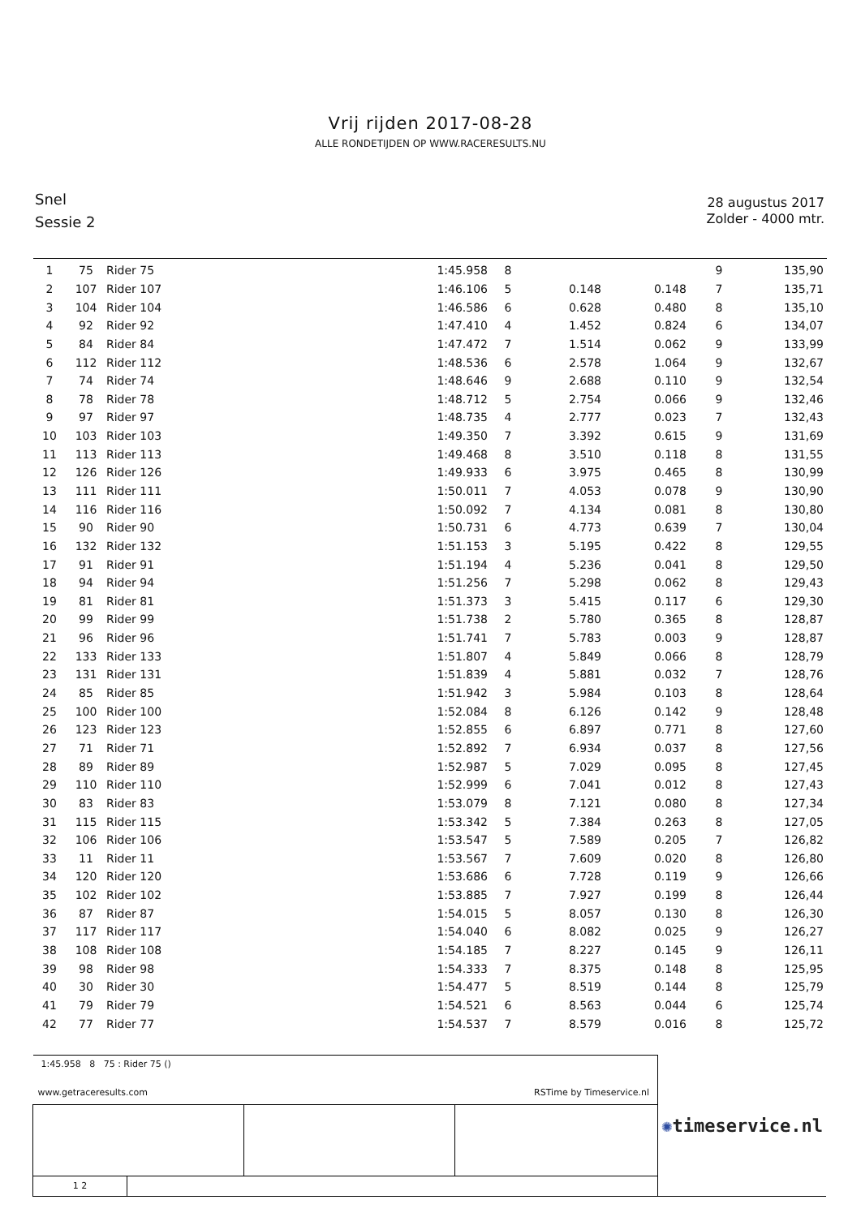Vrij rijden 2017-08-28
ALLE RONDETIJDEN OP WWW.RACERESULTS.NU
Snel
Sessie 2
28 augustus 2017
Zolder - 4000 mtr.
| 1 | 75 | Rider 75 | 1:45.958 | 8 | | | 9 | 135,90 |
| 2 | 107 | Rider 107 | 1:46.106 | 5 | 0.148 | 0.148 | 7 | 135,71 |
| 3 | 104 | Rider 104 | 1:46.586 | 6 | 0.628 | 0.480 | 8 | 135,10 |
| 4 | 92 | Rider 92 | 1:47.410 | 4 | 1.452 | 0.824 | 6 | 134,07 |
| 5 | 84 | Rider 84 | 1:47.472 | 7 | 1.514 | 0.062 | 9 | 133,99 |
| 6 | 112 | Rider 112 | 1:48.536 | 6 | 2.578 | 1.064 | 9 | 132,67 |
| 7 | 74 | Rider 74 | 1:48.646 | 9 | 2.688 | 0.110 | 9 | 132,54 |
| 8 | 78 | Rider 78 | 1:48.712 | 5 | 2.754 | 0.066 | 9 | 132,46 |
| 9 | 97 | Rider 97 | 1:48.735 | 4 | 2.777 | 0.023 | 7 | 132,43 |
| 10 | 103 | Rider 103 | 1:49.350 | 7 | 3.392 | 0.615 | 9 | 131,69 |
| 11 | 113 | Rider 113 | 1:49.468 | 8 | 3.510 | 0.118 | 8 | 131,55 |
| 12 | 126 | Rider 126 | 1:49.933 | 6 | 3.975 | 0.465 | 8 | 130,99 |
| 13 | 111 | Rider 111 | 1:50.011 | 7 | 4.053 | 0.078 | 9 | 130,90 |
| 14 | 116 | Rider 116 | 1:50.092 | 7 | 4.134 | 0.081 | 8 | 130,80 |
| 15 | 90 | Rider 90 | 1:50.731 | 6 | 4.773 | 0.639 | 7 | 130,04 |
| 16 | 132 | Rider 132 | 1:51.153 | 3 | 5.195 | 0.422 | 8 | 129,55 |
| 17 | 91 | Rider 91 | 1:51.194 | 4 | 5.236 | 0.041 | 8 | 129,50 |
| 18 | 94 | Rider 94 | 1:51.256 | 7 | 5.298 | 0.062 | 8 | 129,43 |
| 19 | 81 | Rider 81 | 1:51.373 | 3 | 5.415 | 0.117 | 6 | 129,30 |
| 20 | 99 | Rider 99 | 1:51.738 | 2 | 5.780 | 0.365 | 8 | 128,87 |
| 21 | 96 | Rider 96 | 1:51.741 | 7 | 5.783 | 0.003 | 9 | 128,87 |
| 22 | 133 | Rider 133 | 1:51.807 | 4 | 5.849 | 0.066 | 8 | 128,79 |
| 23 | 131 | Rider 131 | 1:51.839 | 4 | 5.881 | 0.032 | 7 | 128,76 |
| 24 | 85 | Rider 85 | 1:51.942 | 3 | 5.984 | 0.103 | 8 | 128,64 |
| 25 | 100 | Rider 100 | 1:52.084 | 8 | 6.126 | 0.142 | 9 | 128,48 |
| 26 | 123 | Rider 123 | 1:52.855 | 6 | 6.897 | 0.771 | 8 | 127,60 |
| 27 | 71 | Rider 71 | 1:52.892 | 7 | 6.934 | 0.037 | 8 | 127,56 |
| 28 | 89 | Rider 89 | 1:52.987 | 5 | 7.029 | 0.095 | 8 | 127,45 |
| 29 | 110 | Rider 110 | 1:52.999 | 6 | 7.041 | 0.012 | 8 | 127,43 |
| 30 | 83 | Rider 83 | 1:53.079 | 8 | 7.121 | 0.080 | 8 | 127,34 |
| 31 | 115 | Rider 115 | 1:53.342 | 5 | 7.384 | 0.263 | 8 | 127,05 |
| 32 | 106 | Rider 106 | 1:53.547 | 5 | 7.589 | 0.205 | 7 | 126,82 |
| 33 | 11 | Rider 11 | 1:53.567 | 7 | 7.609 | 0.020 | 8 | 126,80 |
| 34 | 120 | Rider 120 | 1:53.686 | 6 | 7.728 | 0.119 | 9 | 126,66 |
| 35 | 102 | Rider 102 | 1:53.885 | 7 | 7.927 | 0.199 | 8 | 126,44 |
| 36 | 87 | Rider 87 | 1:54.015 | 5 | 8.057 | 0.130 | 8 | 126,30 |
| 37 | 117 | Rider 117 | 1:54.040 | 6 | 8.082 | 0.025 | 9 | 126,27 |
| 38 | 108 | Rider 108 | 1:54.185 | 7 | 8.227 | 0.145 | 9 | 126,11 |
| 39 | 98 | Rider 98 | 1:54.333 | 7 | 8.375 | 0.148 | 8 | 125,95 |
| 40 | 30 | Rider 30 | 1:54.477 | 5 | 8.519 | 0.144 | 8 | 125,79 |
| 41 | 79 | Rider 79 | 1:54.521 | 6 | 8.563 | 0.044 | 6 | 125,74 |
| 42 | 77 | Rider 77 | 1:54.537 | 7 | 8.579 | 0.016 | 8 | 125,72 |
| 1:45.958 8 75 : Rider 75 () www.getraceresults.com RSTime by Timeservice.nl | | | |
| 1 2 | | | |
✺timeservice.nl